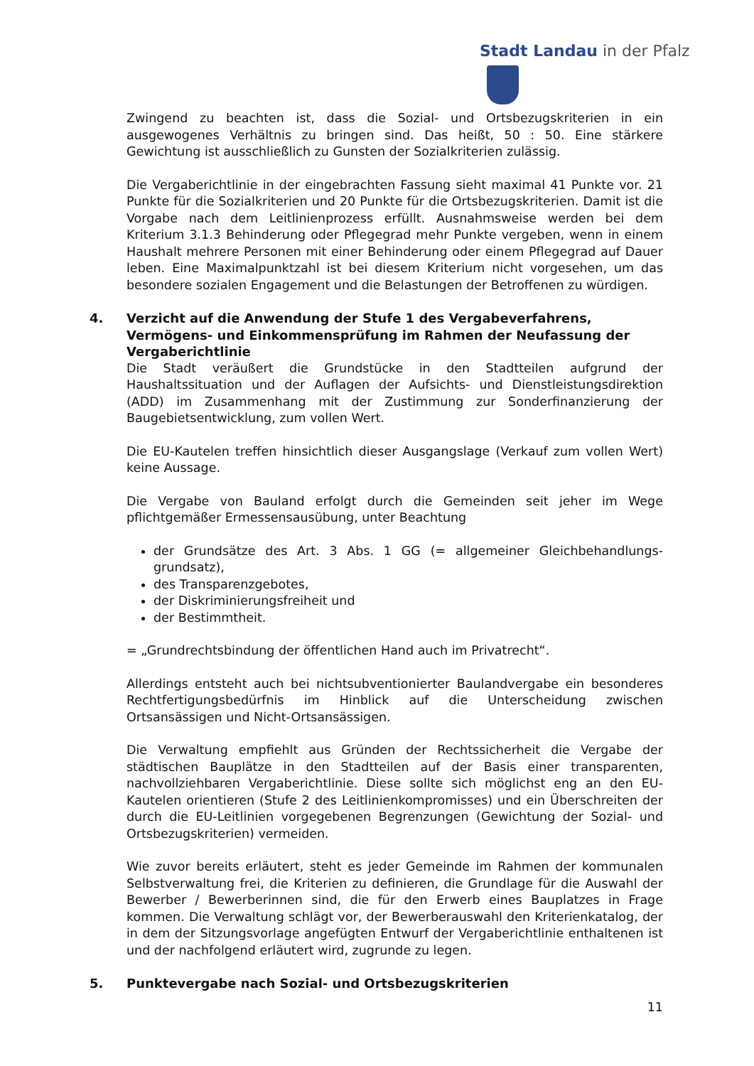Stadt Landau in der Pfalz
Zwingend zu beachten ist, dass die Sozial- und Ortsbezugskriterien in ein ausgewogenes Verhältnis zu bringen sind. Das heißt, 50 : 50. Eine stärkere Gewichtung ist ausschließlich zu Gunsten der Sozialkriterien zulässig.
Die Vergaberichtlinie in der eingebrachten Fassung sieht maximal 41 Punkte vor. 21 Punkte für die Sozialkriterien und 20 Punkte für die Ortsbezugskriterien. Damit ist die Vorgabe nach dem Leitlinienprozess erfüllt. Ausnahmsweise werden bei dem Kriterium 3.1.3 Behinderung oder Pflegegrad mehr Punkte vergeben, wenn in einem Haushalt mehrere Personen mit einer Behinderung oder einem Pflegegrad auf Dauer leben. Eine Maximalpunktzahl ist bei diesem Kriterium nicht vorgesehen, um das besondere sozialen Engagement und die Belastungen der Betroffenen zu würdigen.
4. Verzicht auf die Anwendung der Stufe 1 des Vergabeverfahrens, Vermögens- und Einkommensprüfung im Rahmen der Neufassung der Vergaberichtlinie
Die Stadt veräußert die Grundstücke in den Stadtteilen aufgrund der Haushaltssituation und der Auflagen der Aufsichts- und Dienstleistungsdirektion (ADD) im Zusammenhang mit der Zustimmung zur Sonderfinanzierung der Baugebietsentwicklung, zum vollen Wert.
Die EU-Kautelen treffen hinsichtlich dieser Ausgangslage (Verkauf zum vollen Wert) keine Aussage.
Die Vergabe von Bauland erfolgt durch die Gemeinden seit jeher im Wege pflichtgemäßer Ermessensausübung, unter Beachtung
der Grundsätze des Art. 3 Abs. 1 GG (= allgemeiner Gleichbehandlungs-grundsatz),
des Transparenzgebotes,
der Diskriminierungsfreiheit und
der Bestimmtheit.
= „Grundrechtsbindung der öffentlichen Hand auch im Privatrecht“.
Allerdings entsteht auch bei nichtsubventionierter Baulandvergabe ein besonderes Rechtfertigungsbedürfnis im Hinblick auf die Unterscheidung zwischen Ortsansässigen und Nicht-Ortsansässigen.
Die Verwaltung empfiehlt aus Gründen der Rechtssicherheit die Vergabe der städtischen Bauplätze in den Stadtteilen auf der Basis einer transparenten, nachvollziehbaren Vergaberichtlinie. Diese sollte sich möglichst eng an den EU-Kautelen orientieren (Stufe 2 des Leitlinienkompromisses) und ein Überschreiten der durch die EU-Leitlinien vorgegebenen Begrenzungen (Gewichtung der Sozial- und Ortsbezugskriterien) vermeiden.
Wie zuvor bereits erläutert, steht es jeder Gemeinde im Rahmen der kommunalen Selbstverwaltung frei, die Kriterien zu definieren, die Grundlage für die Auswahl der Bewerber / Bewerberinnen sind, die für den Erwerb eines Bauplatzes in Frage kommen. Die Verwaltung schlägt vor, der Bewerberauswahl den Kriterienkatalog, der in dem der Sitzungsvorlage angefügten Entwurf der Vergaberichtlinie enthaltenen ist und der nachfolgend erläutert wird, zugrunde zu legen.
5. Punktevergabe nach Sozial- und Ortsbezugskriterien
11